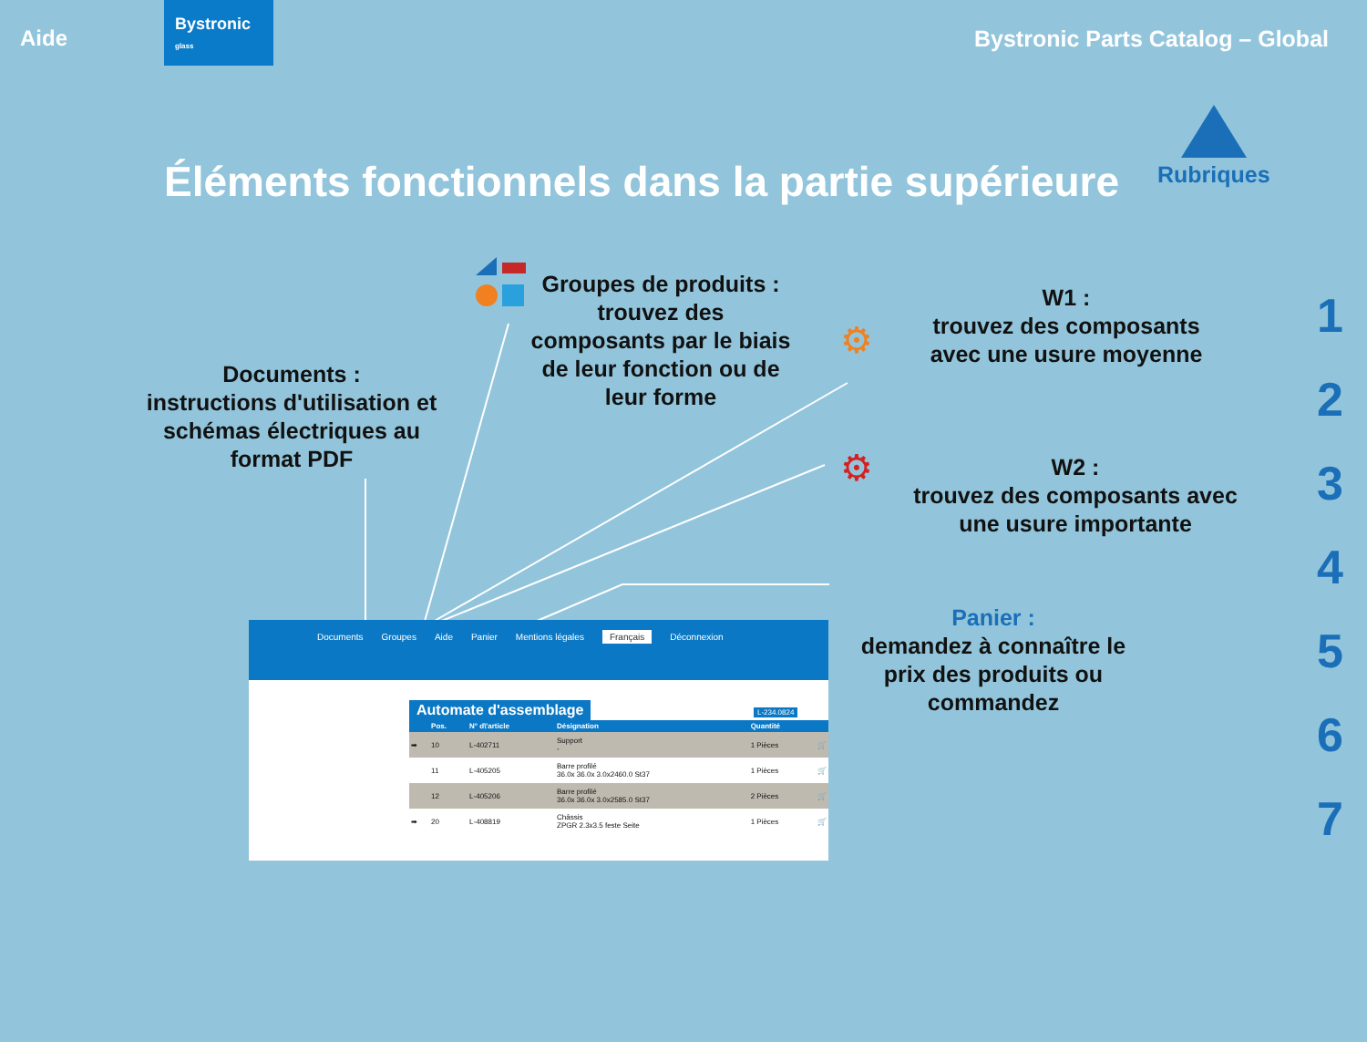Aide
Bystronic
glass
Bystronic Parts Catalog – Global
Éléments fonctionnels dans la partie supérieure
Rubriques
1
2
3
4
5
6
7
Documents :
instructions d'utilisation et schémas électriques au format PDF
Groupes de produits :
trouvez des composants par le biais de leur fonction ou de leur forme
W1 :
trouvez des composants avec une usure moyenne
W2 :
trouvez des composants avec une usure importante
Panier :
demandez à connaître le prix des produits ou commandez
⚙
⚙
Documents Groupes Aide Panier Mentions légales Français Déconnexion
Automate d'assemblage
L-234.0824
| | Pos. | N° d\'article | Désignation | Quantité | |
| --- | --- | --- | --- | --- | --- |
| ➡ | 10 | L-402711 | Support - | 1 Pièces | 🛒 |
| | 11 | L-405205 | Barre profilé 36.0x 36.0x 3.0x2460.0 St37 | 1 Pièces | 🛒 |
| | 12 | L-405206 | Barre profilé 36.0x 36.0x 3.0x2585.0 St37 | 2 Pièces | 🛒 |
| ➡ | 20 | L-408819 | Châssis ZPGR 2.3x3.5 feste Seite | 1 Pièces | 🛒 |